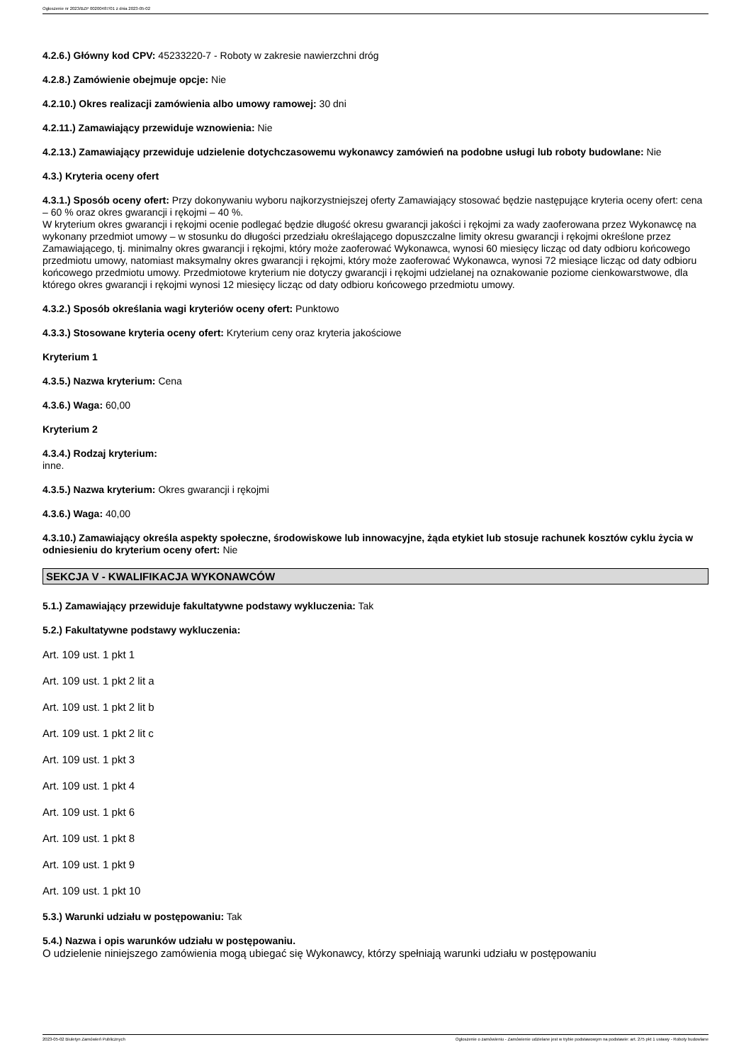Ogłoszenie nr 2023/BZP 00200487/01 z dnia 2023-05-02
4.2.6.) Główny kod CPV: 45233220-7 - Roboty w zakresie nawierzchni dróg
4.2.8.) Zamówienie obejmuje opcje: Nie
4.2.10.) Okres realizacji zamówienia albo umowy ramowej: 30 dni
4.2.11.) Zamawiający przewiduje wznowienia: Nie
4.2.13.) Zamawiający przewiduje udzielenie dotychczasowemu wykonawcy zamówień na podobne usługi lub roboty budowlane: Nie
4.3.) Kryteria oceny ofert
4.3.1.) Sposób oceny ofert: Przy dokonywaniu wyboru najkorzystniejszej oferty Zamawiający stosować będzie następujące kryteria oceny ofert: cena – 60 % oraz okres gwarancji i rękojmi – 40 %.
W kryterium okres gwarancji i rękojmi ocenie podlegać będzie długość okresu gwarancji jakości i rękojmi za wady zaoferowana przez Wykonawcę na wykonany przedmiot umowy – w stosunku do długości przedziału określającego dopuszczalne limity okresu gwarancji i rękojmi określone przez Zamawiającego, tj. minimalny okres gwarancji i rękojmi, który może zaoferować Wykonawca, wynosi 60 miesięcy licząc od daty odbioru końcowego przedmiotu umowy, natomiast maksymalny okres gwarancji i rękojmi, który może zaoferować Wykonawca, wynosi 72 miesiące licząc od daty odbioru końcowego przedmiotu umowy. Przedmiotowe kryterium nie dotyczy gwarancji i rękojmi udzielanej na oznakowanie poziome cienkowarstwowe, dla którego okres gwarancji i rękojmi wynosi 12 miesięcy licząc od daty odbioru końcowego przedmiotu umowy.
4.3.2.) Sposób określania wagi kryteriów oceny ofert: Punktowo
4.3.3.) Stosowane kryteria oceny ofert: Kryterium ceny oraz kryteria jakościowe
Kryterium 1
4.3.5.) Nazwa kryterium: Cena
4.3.6.) Waga: 60,00
Kryterium 2
4.3.4.) Rodzaj kryterium:
inne.
4.3.5.) Nazwa kryterium: Okres gwarancji i rękojmi
4.3.6.) Waga: 40,00
4.3.10.) Zamawiający określa aspekty społeczne, środowiskowe lub innowacyjne, żąda etykiet lub stosuje rachunek kosztów cyklu życia w odniesieniu do kryterium oceny ofert: Nie
SEKCJA V - KWALIFIKACJA WYKONAWCÓW
5.1.) Zamawiający przewiduje fakultatywne podstawy wykluczenia: Tak
5.2.) Fakultatywne podstawy wykluczenia:
Art. 109 ust. 1 pkt 1
Art. 109 ust. 1 pkt 2 lit a
Art. 109 ust. 1 pkt 2 lit b
Art. 109 ust. 1 pkt 2 lit c
Art. 109 ust. 1 pkt 3
Art. 109 ust. 1 pkt 4
Art. 109 ust. 1 pkt 6
Art. 109 ust. 1 pkt 8
Art. 109 ust. 1 pkt 9
Art. 109 ust. 1 pkt 10
5.3.) Warunki udziału w postępowaniu: Tak
5.4.) Nazwa i opis warunków udziału w postępowaniu.
O udzielenie niniejszego zamówienia mogą ubiegać się Wykonawcy, którzy spełniają warunki udziału w postępowaniu
2023-05-02 Biuletyn Zamówień Publicznych Ogłoszenie o zamówieniu - Zamówienie udzielane jest w trybie podstawowym na podstawie: art. 275 pkt 1 ustawy - Roboty budowlane